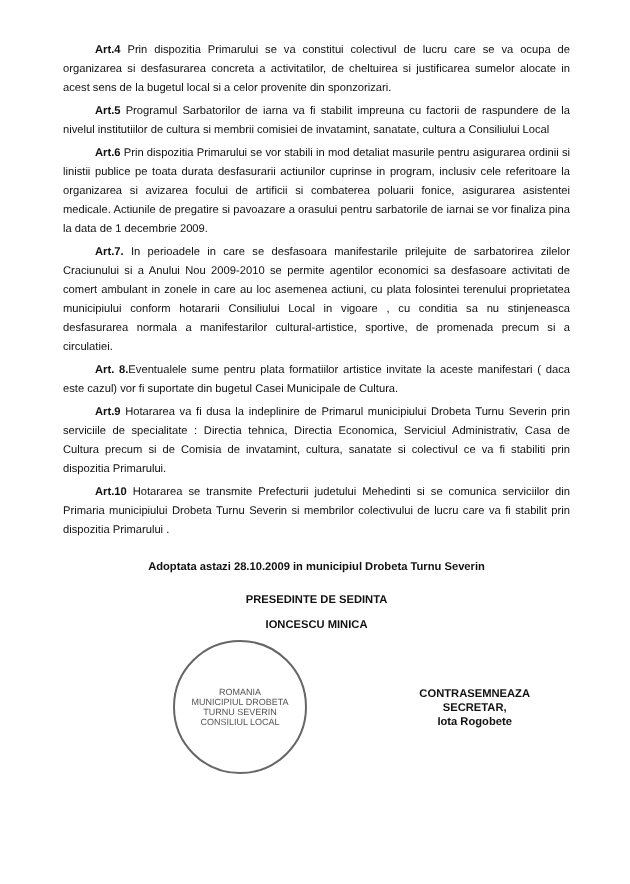Art.4 Prin dispozitia Primarului se va constitui colectivul de lucru care se va ocupa de organizarea si desfasurarea concreta a activitatilor, de cheltuirea si justificarea sumelor alocate in acest sens de la bugetul local si a celor provenite din sponzorizari.
Art.5 Programul Sarbatorilor de iarna va fi stabilit impreuna cu factorii de raspundere de la nivelul institutiilor de cultura si membrii comisiei de invatamint, sanatate, cultura a Consiliului Local
Art.6 Prin dispozitia Primarului se vor stabili in mod detaliat masurile pentru asigurarea ordinii si linistii publice pe toata durata desfasurarii actiunilor cuprinse in program, inclusiv cele referitoare la organizarea si avizarea focului de artificii si combaterea poluarii fonice, asigurarea asistentei medicale. Actiunile de pregatire si pavoazare a orasului pentru sarbatorile de iarnai se vor finaliza pina la data de 1 decembrie 2009.
Art.7. In perioadele in care se desfasoara manifestarile prilejuite de sarbatorirea zilelor Craciunului si a Anului Nou 2009-2010 se permite agentilor economici sa desfasoare activitati de comert ambulant in zonele in care au loc asemenea actiuni, cu plata folosintei terenului proprietatea municipiului conform hotararii Consiliului Local in vigoare , cu conditia sa nu stinjeneasca desfasurarea normala a manifestarilor cultural-artistice, sportive, de promenada precum si a circulatiei.
Art. 8. Eventualele sume pentru plata formatiilor artistice invitate la aceste manifestari ( daca este cazul) vor fi suportate din bugetul Casei Municipale de Cultura.
Art.9 Hotararea va fi dusa la indeplinire de Primarul municipiului Drobeta Turnu Severin prin serviciile de specialitate : Directia tehnica, Directia Economica, Serviciul Administrativ, Casa de Cultura precum si de Comisia de invatamint, cultura, sanatate si colectivul ce va fi stabiliti prin dispozitia Primarului.
Art.10 Hotararea se transmite Prefecturii judetului Mehedinti si se comunica serviciilor din Primaria municipiului Drobeta Turnu Severin si membrilor colectivului de lucru care va fi stabilit prin dispozitia Primarului .
Adoptata astazi 28.10.2009 in municipiul Drobeta Turnu Severin
PRESEDINTE DE SEDINTA
IONCESCU MINICA
ROMANIA
MUNICIPIUL DROBETA TURNU SEVERIN
CONSILIUL LOCAL
CONTRASEMNEAZA
SECRETAR,
Iota Rogobete